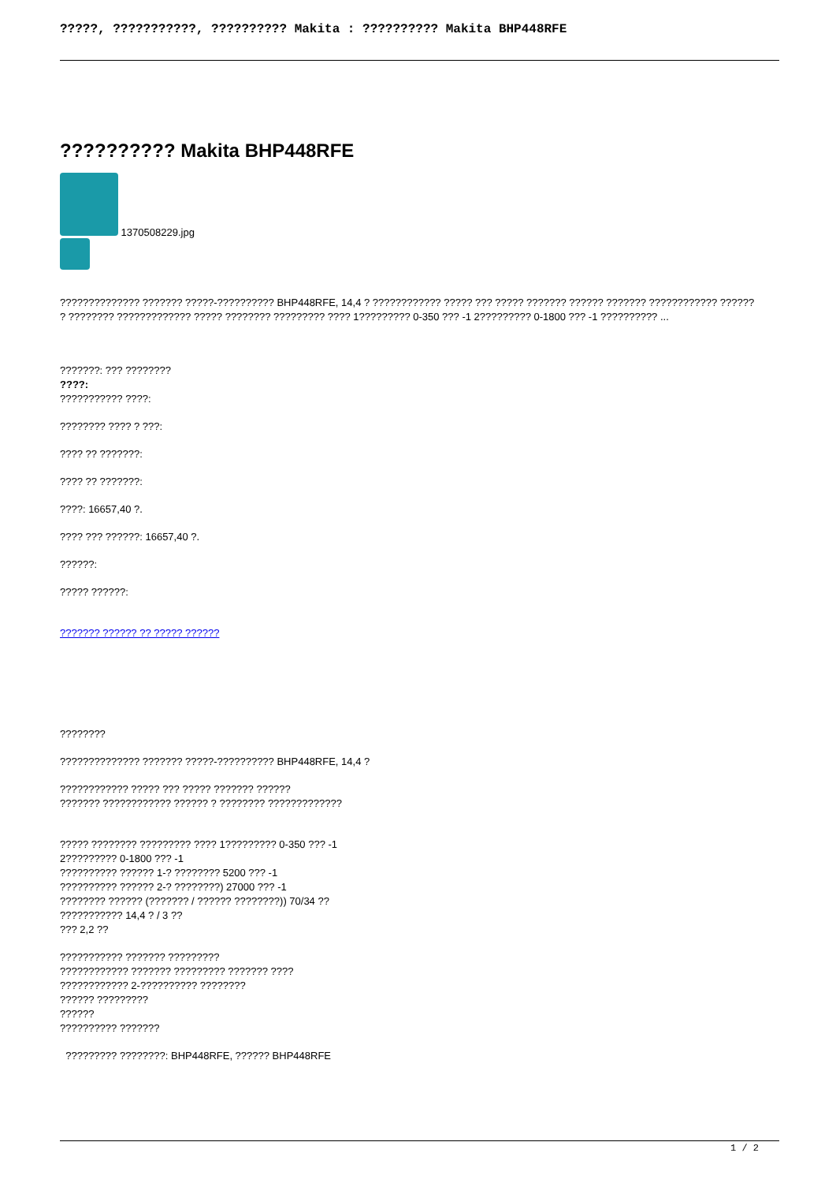?????, ???????????, ?????????? Makita : ?????????? Makita BHP448RFE
?????????? Makita BHP448RFE
1370508229.jpg
?????????????? ??????? ?????-?????????? BHP448RFE, 14,4 ? ???????????? ????? ??? ????? ??????? ?????? ??????? ???????????? ??????
? ???????? ????????????? ????? ???????? ????????? ???? 1????????? 0-350 ??? -1 2????????? 0-1800 ??? -1 ?????????? ...
???????: ??? ????????
????:
??????????? ????:
???????? ???? ? ???:
???? ?? ???????:
???? ?? ???????:
????: 16657,40 ?.
???? ??? ??????: 16657,40 ?.
??????:
????? ??????:
??????? ?????? ?? ????? ??????
????????
?????????????? ??????? ?????-?????????? BHP448RFE, 14,4 ?
???????????? ????? ??? ????? ??????? ??????
??????? ???????????? ?????? ? ???????? ?????????????
????? ???????? ????????? ???? 1????????? 0-350 ??? -1
2????????? 0-1800 ??? -1
?????????? ?????? 1-? ???????? 5200 ??? -1
?????????? ?????? 2-? ????????) 27000 ??? -1
???????? ?????? (??????? / ?????? ????????)) 70/34 ??
??????????? 14,4 ? / 3 ??
??? 2,2 ??
??????????? ??????? ?????????
???????????? ??????? ????????? ??????? ????
???????????? 2-?????????? ????????
?????? ?????????
??????
?????????? ???????
????????? ????????: BHP448RFE, ?????? BHP448RFE
1 / 2